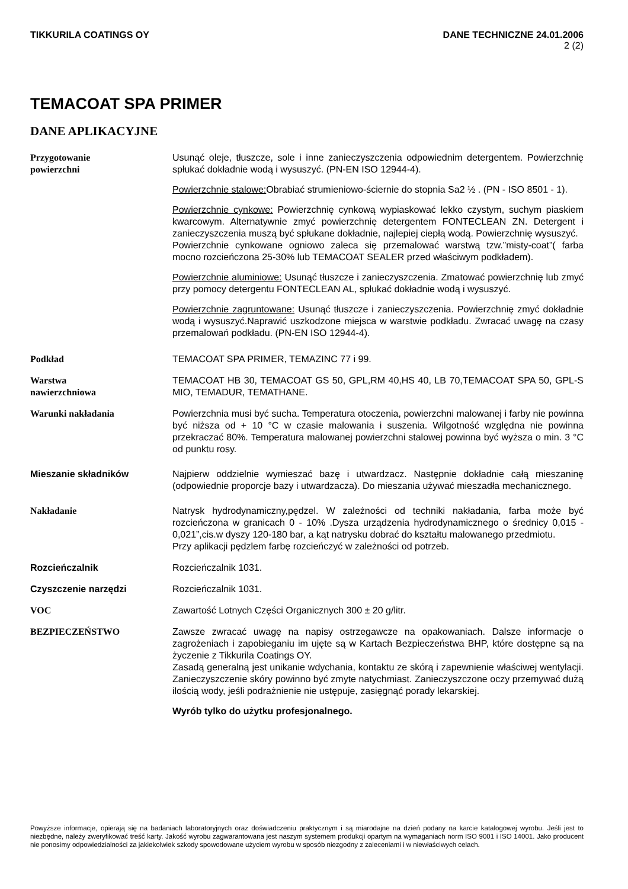TIKKURILA COATINGS OY DANE TECHNICZNE 24.01.2006
2 (2)
TEMACOAT SPA PRIMER
DANE APLIKACYJNE
Przygotowanie
powierzchni
Usunąć oleje, tłuszcze, sole i inne zanieczyszczenia odpowiednim detergentem. Powierzchnię spłukać dokładnie wodą i wysuszyć. (PN-EN ISO 12944-4).
Powierzchnie stalowe: Obrabiać strumieniowo-ściernie do stopnia Sa2 ½ . (PN - ISO 8501 - 1).
Powierzchnie cynkowe: Powierzchnię cynkową wypiaskować lekko czystym, suchym piaskiem kwarcowym. Alternatywnie zmyć powierzchnię detergentem FONTECLEAN ZN. Detergent i zanieczyszczenia muszą być spłukane dokładnie, najlepiej ciepłą wodą. Powierzchnię wysuszyć.
Powierzchnie cynkowane ogniowo zaleca się przemalować warstwą tzw.”misty-coat”( farba mocno rozcieńczona 25-30% lub TEMACOAT SEALER przed właściwym podkładem).
Powierzchnie aluminiowe: Usunąć tłuszcze i zanieczyszczenia. Zmatować powierzchnię lub zmyć przy pomocy detergentu FONTECLEAN AL, spłukać dokładnie wodą i wysuszyć.
Powierzchnie zagruntowane: Usunąć tłuszcze i zanieczyszczenia. Powierzchnię zmyć dokładnie wodą i wysuszyć.Naprawić uszkodzone miejsca w warstwie podkładu. Zwracać uwagę na czasy przemalowań podkładu. (PN-EN ISO 12944-4).
Podkład TEMACOAT SPA PRIMER, TEMAZINC 77 i 99.
Warstwa
nawierzchniowa
TEMACOAT HB 30, TEMACOAT GS 50, GPL,RM 40,HS 40, LB 70,TEMACOAT SPA 50, GPL-S MIO, TEMADUR, TEMATHANE.
Warunki nakładania Powierzchnia musi być sucha. Temperatura otoczenia, powierzchni malowanej i farby nie powinna być niższa od + 10 °C w czasie malowania i suszenia. Wilgotność względna nie powinna przekraczać 80%. Temperatura malowanej powierzchni stalowej powinna być wyższa o min. 3 °C od punktu rosy.
Mieszanie składników Najpierw oddzielnie wymieszać bazę i utwardzacz. Następnie dokładnie całą mieszaninę (odpowiednie proporcje bazy i utwardzacza). Do mieszania używać mieszadła mechanicznego.
Nakładanie Natrysk hydrodynamiczny,pędzel. W zależności od techniki nakładania, farba może być rozcieńczona w granicach 0 - 10% .Dysza urządzenia hydrodynamicznego o średnicy 0,015 - 0,021”,cis.w dyszy 120-180 bar, a kąt natrysku dobrać do kształtu malowanego przedmiotu.
Przy aplikacji pędzlem farbę rozcieńczyć w zależności od potrzeb.
Rozcieńczalnik Rozcieńczalnik 1031.
Czyszczenie narzędzi Rozcieńczalnik 1031.
VOC Zawartość Lotnych Części Organicznych 300 ± 20 g/litr.
BEZPIECZEŃSTWO Zawsze zwracać uwagę na napisy ostrzegawcze na opakowaniach. Dalsze informacje o zagrożeniach i zapobieganiu im ujęte są w Kartach Bezpieczeństwa BHP, które dostępne są na życzenie z Tikkurila Coatings OY.
Zasadą generalną jest unikanie wdychania, kontaktu ze skórą i zapewnienie właściwej wentylacji. Zanieczyszczenie skóry powinno być zmyte natychmiast. Zanieczyszczone oczy przemywać dużą ilością wody, jeśli podrażnienie nie ustępuje, zasięgnąć porady lekarskiej.
Wyrób tylko do użytku profesjonalnego.
Powyższe informacje, opierają się na badaniach laboratoryjnych oraz doświadczeniu praktycznym i są miarodajne na dzień podany na karcie katalogowej wyrobu. Jeśli jest to niezbędne, należy zweryfikować treść karty. Jakość wyrobu zagwarantowana jest naszym systemem produkcji opartym na wymaganiach norm ISO 9001 i ISO 14001. Jako producent nie ponosimy odpowiedzialności za jakiekolwiek szkody spowodowane użyciem wyrobu w sposób niezgodny z zaleceniami i w niewłaściwych celach.